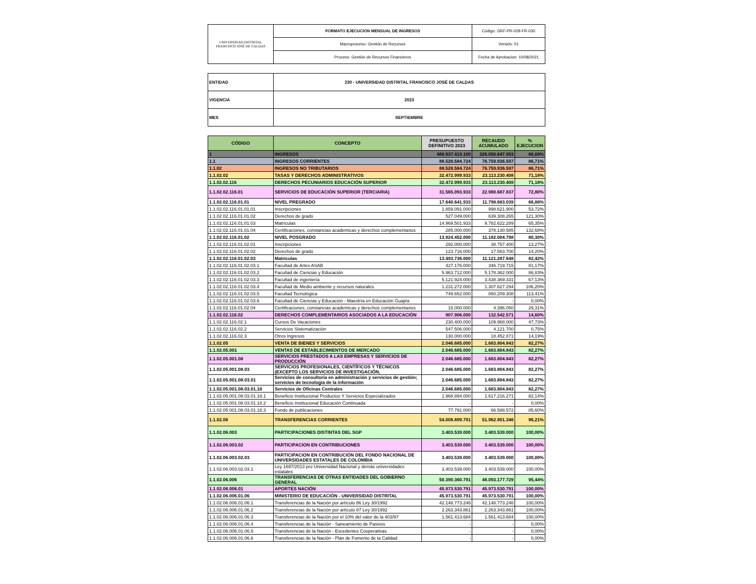| UNIVERSIDAD DISTRITAL FRANCISCO JOSÉ DE CALDAS | FORMATO EJECUCIÓN MENSUAL DE INGRESOS | Código: GRF-PR-029-FR-030 |
| | Macroproceso: Gestión de Recursos | Versión: 01 |
| | Proceso: Gestión de Recursos Financieros | Fecha de Aprobacion: 10/08/2021 |
| ENTIDAD | 230 - UNIVERSIDAD DISTRITAL FRANCISCO JOSÉ DE CALDAS |
| VIGENCIA | 2023 |
| MES | SEPTIEMBRE |
| CÓDIGO | CONCEPTO | PRESUPUESTO DEFINITIVO 2023 | RECAUDO ACUMULADO | % EJECUCION |
| --- | --- | --- | --- | --- |
| 1 | INGRESOS | 488.937.419.100 | 326.056.647.953 | 66,69% |
| 1.1 | INGRESOS CORRIENTES | 88.528.584.724 | 76.759.936.597 | 86,71% |
| 1.1.02 | INGRESOS NO TRIBUTARIOS | 88.528.584.724 | 76.759.936.597 | 86,71% |
| 1.1.02.02 | TASAS Y DERECHOS ADMINISTRATIVOS | 32.472.999.933 | 23.113.230.408 | 71,18% |
| 1.1.02.02.116 | DERECHOS PECUNIARIOS EDUCACIÓN SUPERIOR | 32.472.999.933 | 23.113.230.408 | 71,18% |
| 1.1.02.02.116.01 | SERVICIOS DE EDUCACIÓN SUPERIOR (TERCIARIA) | 31.565.093.933 | 22.980.687.837 | 72,80% |
| 1.1.02.02.116.01.01 | NIVEL PREGRADO | 17.640.641.933 | 11.798.683.039 | 66,88% |
| 1.1.02.02.116.01.01.01 | Inscripciones | 1.859.091.000 | 998.621.900 | 53,72% |
| 1.1.02.02.116.01.01.02 | Derechos de grado | 527.049.000 | 639.308.265 | 121,30% |
| 1.1.02.02.116.01.01.03 | Matrículas | 14.969.501.933 | 9.782.622.289 | 65,35% |
| 1.1.02.02.116.01.01.04 | Certificaciones, constancias academicas y derechos complementarios | 285.000.000 | 378.130.585 | 132,68% |
| 1.1.02.02.116.01.02 | NIVEL POSGRADO | 13.924.452.000 | 11.182.004.798 | 80,30% |
| 1.1.02.02.116.01.02.01 | Inscripciones | 292.000.000 | 38.757.400 | 13,27% |
| 1.1.02.02.116.01.02.02 | Derechos de grado | 123.716.000 | 17.563.700 | 14,20% |
| 1.1.02.02.116.01.02.03 | Matrículas | 13.493.736.000 | 11.121.287.648 | 82,42% |
| 1.1.02.02.116.01.02.03.1 | Facultad de Artes ASAB | 427.176.000 | 346.719.715 | 81,17% |
| 1.1.02.02.116.01.02.03.2 | Facultad de Ciencias y Educación | 5.963.712.000 | 5.178.362.000 | 86,83% |
| 1.1.02.02.116.01.02.03.3 | Facultad de ingeniería | 5.121.924.000 | 3.438.369.331 | 67,13% |
| 1.1.02.02.116.01.02.03.4 | Facultad de Medio ambiente y recursos naturales | 1.231.272.000 | 1.307.627.294 | 106,20% |
| 1.1.02.02.116.01.02.03.5 | Facultad Tecnológica | 749.652.000 | 850.209.308 | 113,41% |
| 1.1.02.02.116.01.02.03.6 | Facultad de Ciencias y Educación - Maestría en Educación Guajira | - | - | 0,00% |
| 1.1.02.02.116.01.02.04 | Certificaciones, constancias academicas y derechos complementarios | 15.000.000 | 4.396.050 | 29,31% |
| 1.1.02.02.116.02 | DERECHOS COMPLEMENTARIOS ASOCIADOS A LA EDUCACIÓN | 907.906.000 | 132.542.571 | 14,60% |
| 1.1.02.02.116.02.1 | Cursos De Vacaciones | 230.400.000 | 109.968.000 | 47,73% |
| 1.1.02.02.116.02.2 | Servicios Sistematización | 547.506.000 | 4.121.700 | 0,75% |
| 1.1.02.02.116.02.3 | Otros Ingresos | 130.000.000 | 18.452.871 | 14,19% |
| 1.1.02.05 | VENTA DE BIENES Y SERVICIOS | 2.046.685.000 | 1.683.804.843 | 82,27% |
| 1.1.02.05.001 | VENTAS DE ESTABLECIMIENTOS DE MERCADO | 2.046.685.000 | 1.683.804.843 | 82,27% |
| 1.1.02.05.001.08 | SERVICIOS PRESTADOS A LAS EMPRESAS Y SERVICIOS DE PRODUCCIÓN | 2.046.685.000 | 1.683.804.843 | 82,27% |
| 1.1.02.05.001.08.03 | SERVICIOS PROFESIONALES, CIENTÍFICOS Y TÉCNICOS (EXCEPTO LOS SERVICIOS DE INVESTIGACIÓN, | 2.046.685.000 | 1.683.804.843 | 82,27% |
| 1.1.02.05.001.08.03.01 | Servicios de consultoría en administración y servicios de gestión; servicios de tecnología de la información | 2.046.685.000 | 1.683.804.843 | 82,27% |
| 1.1.02.05.001.08.03.01.18 | Servicios de Oficinas Centrales | 2.046.685.000 | 1.683.804.843 | 82,27% |
| 1.1.02.05.001.08.03.01.18.1 | Beneficio Institucional Productos Y Servicios Especializados | 1.968.894.000 | 1.617.216.271 | 82,14% |
| 1.1.02.05.001.08.03.01.18.2 | Beneficio Institucional Educación Continuada | - | - | 0,00% |
| 1.1.02.05.001.08.03.01.18.3 | Fondo de publicaciones | 77.791.000 | 66.588.572 | 85,60% |
| 1.1.02.06 | TRANSFERENCIAS CORRIENTES | 54.008.899.791 | 51.962.901.346 | 96,21% |
| 1.1.02.06.003 | PARTICIPACIONES DISTINTAS DEL SGP | 3.403.539.000 | 3.403.539.000 | 100,00% |
| 1.1.02.06.003.02 | PARTICIPACION EN CONTRIBUCIONES | 3.403.539.000 | 3.403.539.000 | 100,00% |
| 1.1.02.06.003.02.03 | PARTICIPACION EN CONTRIBUCIÓN DEL FONDO NACIONAL DE UNIVERSIDADES ESTATALES DE COLOMBIA | 3.403.539.000 | 3.403.539.000 | 100,00% |
| 1.1.02.06.003.02.03.1 | Ley 1697/2013 pro Universidad Nacional y demás universidades estatales | 3.403.539.000 | 3.403.539.000 | 100,00% |
| 1.1.02.06.006 | TRANSFERENCIAS DE OTRAS ENTIDADES DEL GOBIERNO GENERAL | 50.390.360.791 | 48.093.177.729 | 95,44% |
| 1.1.02.06.006.01 | APORTES NACIÓN | 45.973.530.791 | 45.973.530.791 | 100,00% |
| 1.1.02.06.006.01.06 | MINISTERIO DE EDUCACIÓN - UNIVERSIDAD DISTRITAL | 45.973.530.791 | 45.973.530.791 | 100,00% |
| 1.1.02.06.006.01.06.1 | Transferencias de la Nación por artículo 86 Ley 30/1992 | 42.148.773.246 | 42.148.773.246 | 100,00% |
| 1.1.02.06.006.01.06.2 | Transferencias de la Nación por artículo 87 Ley 30/1992 | 2.263.343.861 | 2.263.343.861 | 100,00% |
| 1.1.02.06.006.01.06.3 | Transferencias de la Nación por el 10% del valor de la 403/97 | 1.561.413.684 | 1.561.413.684 | 100,00% |
| 1.1.02.06.006.01.06.4 | Transferencias de la Nación - Saneamiento de Pasivos | - | - | 0,00% |
| 1.1.02.06.006.01.06.5 | Transferencias de la Nación - Excedentes Cooperativas | - | - | 0,00% |
| 1.1.02.06.006.01.06.6 | Transferencias de la Nación - Plan de Fomento de la Calidad | - | - | 0,00% |